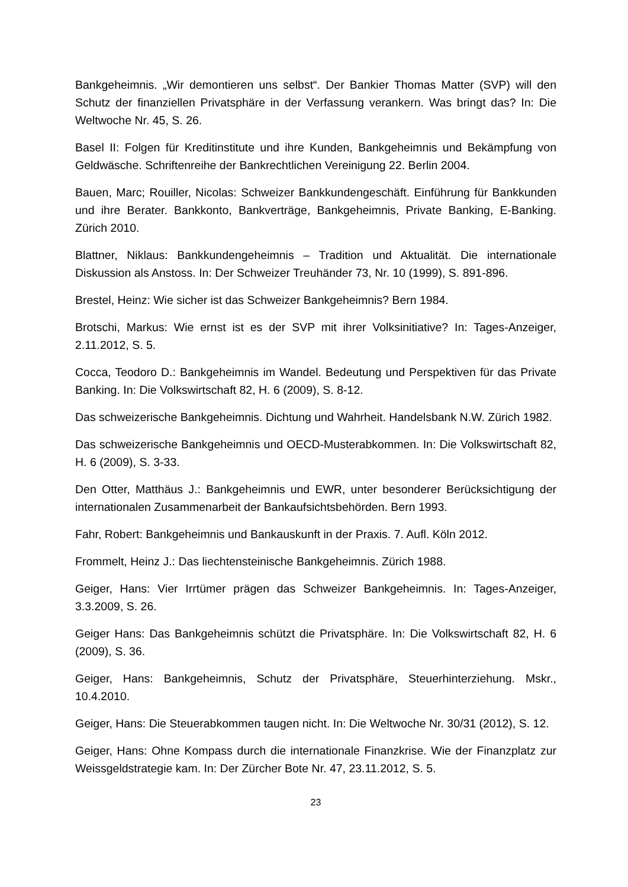Bankgeheimnis. „Wir demontieren uns selbst“. Der Bankier Thomas Matter (SVP) will den Schutz der finanziellen Privatsphäre in der Verfassung verankern. Was bringt das? In: Die Weltwoche Nr. 45, S. 26.
Basel II: Folgen für Kreditinstitute und ihre Kunden, Bankgeheimnis und Bekämpfung von Geldwäsche. Schriftenreihe der Bankrechtlichen Vereinigung 22. Berlin 2004.
Bauen, Marc; Rouiller, Nicolas: Schweizer Bankkundengeschäft. Einführung für Bankkunden und ihre Berater. Bankkonto, Bankverträge, Bankgeheimnis, Private Banking, E-Banking. Zürich 2010.
Blattner, Niklaus: Bankkundengeheimnis – Tradition und Aktualität. Die internationale Diskussion als Anstoss. In: Der Schweizer Treuhänder 73, Nr. 10 (1999), S. 891-896.
Brestel, Heinz: Wie sicher ist das Schweizer Bankgeheimnis? Bern 1984.
Brotschi, Markus: Wie ernst ist es der SVP mit ihrer Volksinitiative? In: Tages-Anzeiger, 2.11.2012, S. 5.
Cocca, Teodoro D.: Bankgeheimnis im Wandel. Bedeutung und Perspektiven für das Private Banking. In: Die Volkswirtschaft 82, H. 6 (2009), S. 8-12.
Das schweizerische Bankgeheimnis. Dichtung und Wahrheit. Handelsbank N.W. Zürich 1982.
Das schweizerische Bankgeheimnis und OECD-Musterabkommen. In: Die Volkswirtschaft 82, H. 6 (2009), S. 3-33.
Den Otter, Matthäus J.: Bankgeheimnis und EWR, unter besonderer Berücksichtigung der internationalen Zusammenarbeit der Bankaufsichtsbehörden. Bern 1993.
Fahr, Robert: Bankgeheimnis und Bankauskunft in der Praxis. 7. Aufl. Köln 2012.
Frommelt, Heinz J.: Das liechtensteinische Bankgeheimnis. Zürich 1988.
Geiger, Hans: Vier Irrtümer prägen das Schweizer Bankgeheimnis. In: Tages-Anzeiger, 3.3.2009, S. 26.
Geiger Hans: Das Bankgeheimnis schützt die Privatsphäre. In: Die Volkswirtschaft 82, H. 6 (2009), S. 36.
Geiger, Hans: Bankgeheimnis, Schutz der Privatsphäre, Steuerhinterziehung. Mskr., 10.4.2010.
Geiger, Hans: Die Steuerabkommen taugen nicht. In: Die Weltwoche Nr. 30/31 (2012), S. 12.
Geiger, Hans: Ohne Kompass durch die internationale Finanzkrise. Wie der Finanzplatz zur Weissgeldstrategie kam. In: Der Zürcher Bote Nr. 47, 23.11.2012, S. 5.
23